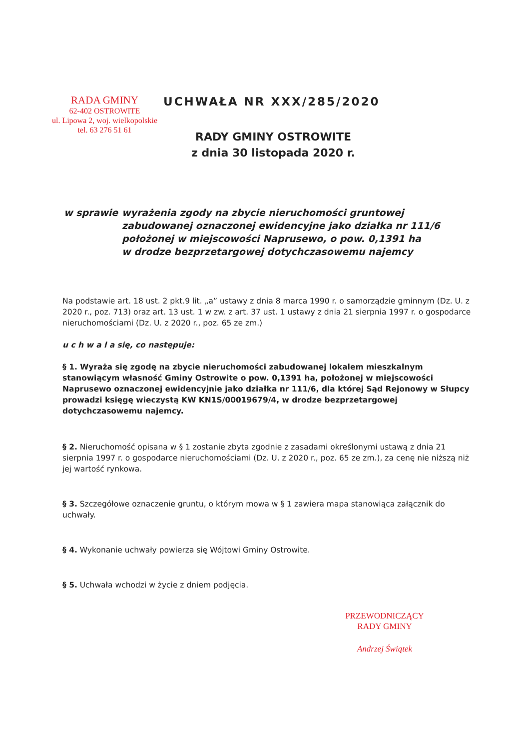RADA GMINY
62-402 OSTROWITE
ul. Lipowa 2, woj. wielkopolskie
tel. 63 276 51 61
UCHWAŁA NR XXX/285/2020
RADY GMINY OSTROWITE
z dnia 30 listopada 2020 r.
w sprawie wyrażenia zgody na zbycie nieruchomości gruntowej
zabudowanej oznaczonej ewidencyjne jako działka nr 111/6
położonej w miejscowości Naprusewo, o pow. 0,1391 ha
w drodze bezprzetargowej dotychczasowemu najemcy
Na podstawie art. 18 ust. 2 pkt.9 lit. „a” ustawy z dnia 8 marca 1990 r. o samorządzie gminnym (Dz. U. z 2020 r., poz. 713) oraz art. 13 ust. 1 w zw. z art. 37 ust. 1 ustawy z dnia 21 sierpnia 1997 r. o gospodarce nieruchomościami (Dz. U. z 2020 r., poz. 65 ze zm.)
u c h w a l a się, co następuje:
§ 1. Wyraża się zgodę na zbycie nieruchomości zabudowanej lokalem mieszkalnym stanowiącym własność Gminy Ostrowite o pow. 0,1391 ha, położonej w miejscowości Naprusewo oznaczonej ewidencyjnie jako działka nr 111/6, dla której Sąd Rejonowy w Słupcy prowadzi księgę wieczystą KW KN1S/00019679/4, w drodze bezprzetargowej dotychczasowemu najemcy.
§ 2. Nieruchomość opisana w § 1 zostanie zbyta zgodnie z zasadami określonymi ustawą z dnia 21 sierpnia 1997 r. o gospodarce nieruchomościami (Dz. U. z 2020 r., poz. 65 ze zm.), za cenę nie niższą niż jej wartość rynkowa.
§ 3. Szczegółowe oznaczenie gruntu, o którym mowa w § 1 zawiera mapa stanowiąca załącznik do uchwały.
§ 4. Wykonanie uchwały powierza się Wójtowi Gminy Ostrowite.
§ 5. Uchwała wchodzi w życie z dniem podjęcia.
PRZEWODNICZĄCY
RADY GMINY
Andrzej Świątek